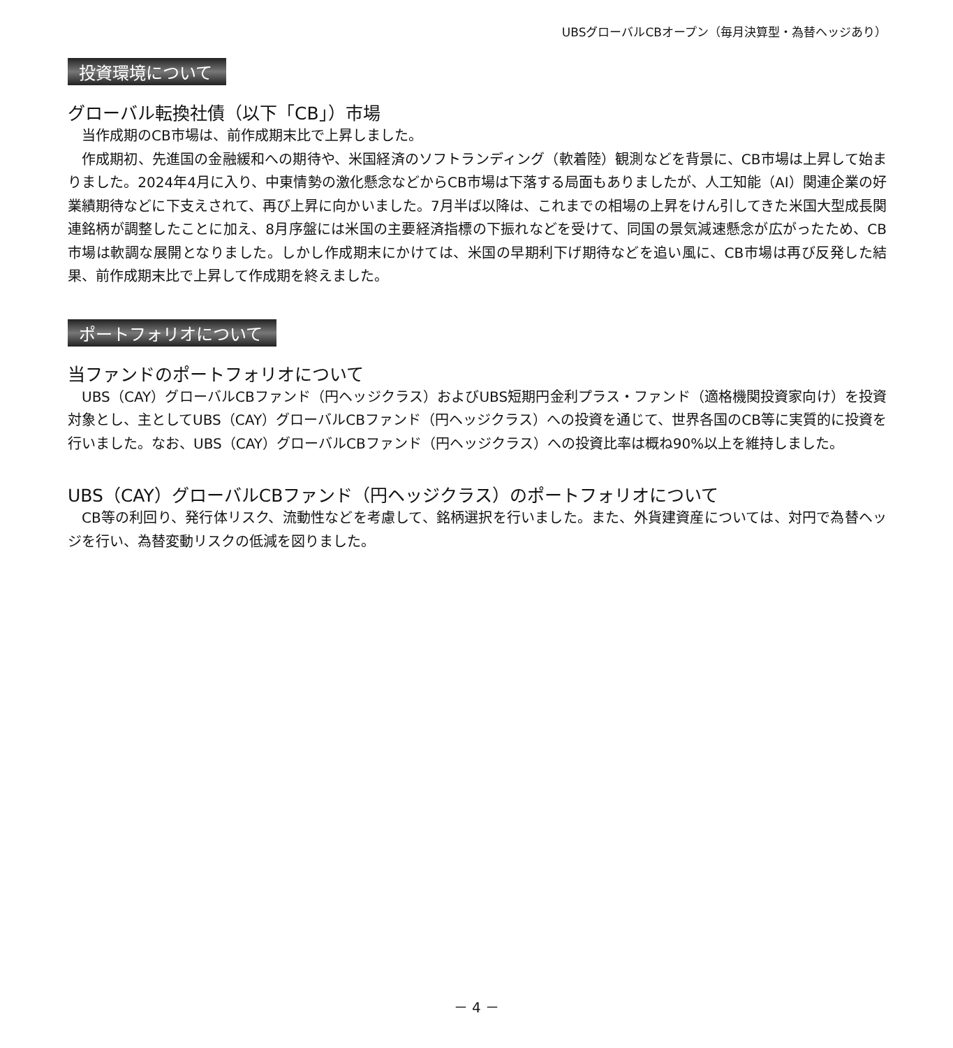UBSグローバルCBオープン（毎月決算型・為替ヘッジあり）
投資環境について
グローバル転換社債（以下「CB」）市場
当作成期のCB市場は、前作成期末比で上昇しました。
作成期初、先進国の金融緩和への期待や、米国経済のソフトランディング（軟着陸）観測などを背景に、CB市場は上昇して始まりました。2024年4月に入り、中東情勢の激化懸念などからCB市場は下落する局面もありましたが、人工知能（AI）関連企業の好業績期待などに下支えされて、再び上昇に向かいました。7月半ば以降は、これまでの相場の上昇をけん引してきた米国大型成長関連銘柄が調整したことに加え、8月序盤には米国の主要経済指標の下振れなどを受けて、同国の景気減速懸念が広がったため、CB市場は軟調な展開となりました。しかし作成期末にかけては、米国の早期利下げ期待などを追い風に、CB市場は再び反発した結果、前作成期末比で上昇して作成期を終えました。
ポートフォリオについて
当ファンドのポートフォリオについて
UBS（CAY）グローバルCBファンド（円ヘッジクラス）およびUBS短期円金利プラス・ファンド（適格機関投資家向け）を投資対象とし、主としてUBS（CAY）グローバルCBファンド（円ヘッジクラス）への投資を通じて、世界各国のCB等に実質的に投資を行いました。なお、UBS（CAY）グローバルCBファンド（円ヘッジクラス）への投資比率は概ね90%以上を維持しました。
UBS（CAY）グローバルCBファンド（円ヘッジクラス）のポートフォリオについて
CB等の利回り、発行体リスク、流動性などを考慮して、銘柄選択を行いました。また、外貨建資産については、対円で為替ヘッジを行い、為替変動リスクの低減を図りました。
－ 4 －